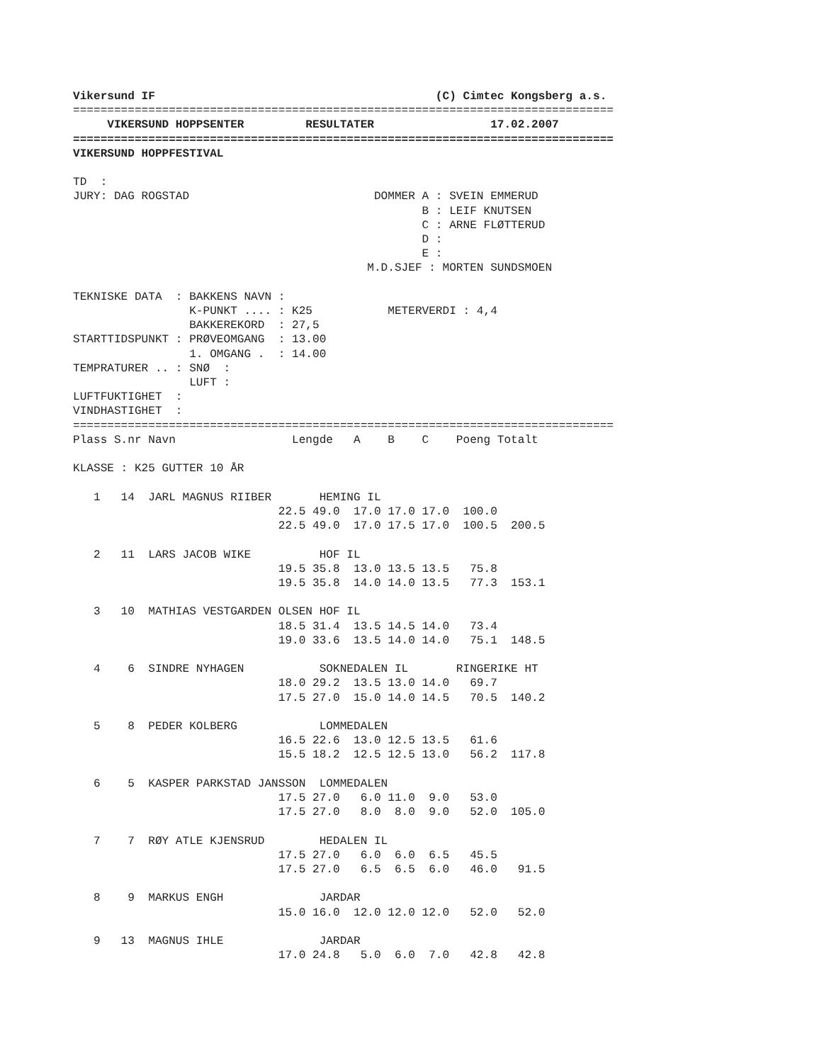Vikersund IF                                         (C) Cimtec Kongsberg a.s.
===============================================================================
     VIKERSUND HOPPSENTER         RESULTATER                 17.02.2007
===============================================================================
VIKERSUND HOPPFESTIVAL

TD  :
JURY: DAG ROGSTAD                           DOMMER A : SVEIN EMMERUD
                                                   B : LEIF KNUTSEN
                                                   C : ARNE FLØTTERUD
                                                   D :
                                                   E :
                                           M.D.SJEF : MORTEN SUNDSMOEN

TEKNISKE DATA  : BAKKENS NAVN :
                 K-PUNKT .... : K25           METERVERDI : 4,4
                 BAKKEREKORD  : 27,5
STARTTIDSPUNKT : PRØVEOMGANG  : 13.00
                 1. OMGANG .  : 14.00
TEMPRATURER .. : SNØ  :
                 LUFT :
LUFTFUKTIGHET  :
VINDHASTIGHET  :
===============================================================================
Plass S.nr Navn                 Lengde   A    B    C    Poeng Totalt

KLASSE : K25 GUTTER 10 ÅR

   1   14  JARL MAGNUS RIIBER       HEMING IL
                              22.5 49.0  17.0 17.0 17.0  100.0
                              22.5 49.0  17.0 17.5 17.0  100.5  200.5

   2   11  LARS JACOB WIKE          HOF IL
                              19.5 35.8  13.0 13.5 13.5   75.8
                              19.5 35.8  14.0 14.0 13.5   77.3  153.1

   3   10  MATHIAS VESTGARDEN OLSEN HOF IL
                              18.5 31.4  13.5 14.5 14.0   73.4
                              19.0 33.6  13.5 14.0 14.0   75.1  148.5

   4    6  SINDRE NYHAGEN           SOKNEDALEN IL       RINGERIKE HT
                              18.0 29.2  13.5 13.0 14.0   69.7
                              17.5 27.0  15.0 14.0 14.5   70.5  140.2

   5    8  PEDER KOLBERG            LOMMEDALEN
                              16.5 22.6  13.0 12.5 13.5   61.6
                              15.5 18.2  12.5 12.5 13.0   56.2  117.8

   6    5  KASPER PARKSTAD JANSSON  LOMMEDALEN
                              17.5 27.0   6.0 11.0  9.0   53.0
                              17.5 27.0   8.0  8.0  9.0   52.0  105.0

   7    7  RØY ATLE KJENSRUD        HEDALEN IL
                              17.5 27.0   6.0  6.0  6.5   45.5
                              17.5 27.0   6.5  6.5  6.0   46.0   91.5

   8    9  MARKUS ENGH              JARDAR
                              15.0 16.0  12.0 12.0 12.0   52.0   52.0

   9   13  MAGNUS IHLE              JARDAR
                              17.0 24.8   5.0  6.0  7.0   42.8   42.8